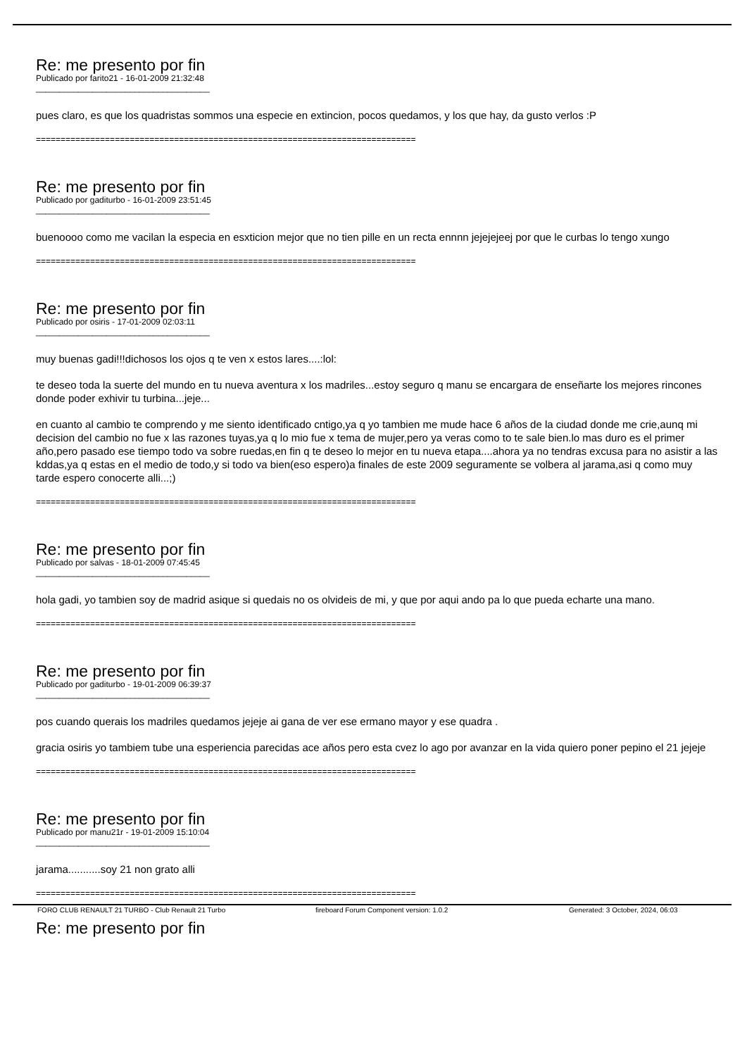Re: me presento por fin
Publicado por farito21 - 16-01-2009 21:32:48
_____________________________________
pues claro, es que los quadristas sommos una especie en extincion, pocos quedamos, y los que hay, da gusto verlos :P
=============================================================================
Re: me presento por fin
Publicado por gaditurbo - 16-01-2009 23:51:45
_____________________________________
buenoooo como me vacilan la especia en esxticion mejor que no tien pille en un recta ennnn jejejejeej por que le curbas lo tengo xungo
=============================================================================
Re: me presento por fin
Publicado por osiris - 17-01-2009 02:03:11
_____________________________________
muy buenas gadi!!!dichosos los ojos q te ven x estos lares....:lol:
te deseo toda la suerte del mundo en tu nueva aventura x los madriles...estoy seguro q manu se encargara de enseñarte los mejores rincones donde poder exhivir tu turbina...jeje...
en cuanto al cambio te comprendo y me siento identificado cntigo,ya q yo tambien me mude hace 6 años de la ciudad donde me crie,aunq mi decision del cambio no fue x las razones tuyas,ya q lo mio fue x tema de mujer,pero ya veras como to te sale bien.lo mas duro es el primer año,pero pasado ese tiempo todo va sobre ruedas,en fin q te deseo lo mejor en tu nueva etapa....ahora ya no tendras excusa para no asistir a las kddas,ya q estas en el medio de todo,y si todo va bien(eso espero)a finales de este 2009 seguramente se volbera al jarama,asi q como muy tarde espero conocerte alli...;)
=============================================================================
Re: me presento por fin
Publicado por salvas - 18-01-2009 07:45:45
_____________________________________
hola gadi, yo tambien soy de madrid asique si quedais no os olvideis de mi, y que por aqui ando pa lo que pueda echarte una mano.
=============================================================================
Re: me presento por fin
Publicado por gaditurbo - 19-01-2009 06:39:37
_____________________________________
pos cuando querais los madriles quedamos jejeje ai gana de ver ese ermano mayor y ese quadra .
gracia osiris yo tambiem tube una esperiencia parecidas ace años pero esta cvez lo ago por avanzar en la vida quiero poner pepino el 21 jejeje
=============================================================================
Re: me presento por fin
Publicado por manu21r - 19-01-2009 15:10:04
_____________________________________
jarama...........soy 21 non grato alli
=============================================================================
Re: me presento por fin
FORO CLUB RENAULT 21 TURBO - Club Renault 21 Turbo fireboard Forum Component version: 1.0.2 Generated: 3 October, 2024, 06:03